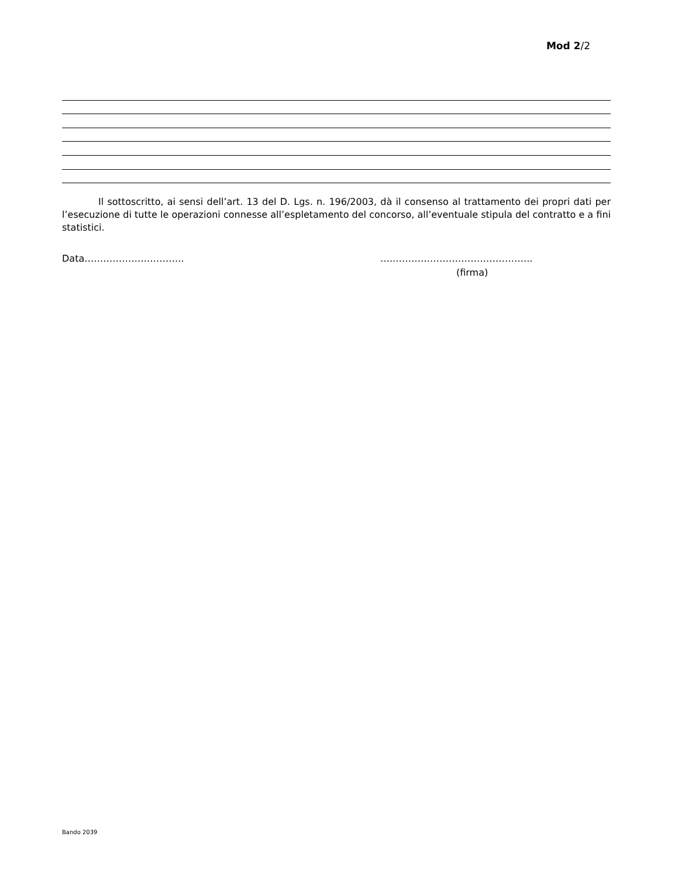Mod 2/2
Il sottoscritto, ai sensi dell’art. 13 del D. Lgs. n. 196/2003, dà il consenso al trattamento dei propri dati per l’esecuzione di tutte le operazioni connesse all’espletamento del concorso, all’eventuale stipula del contratto e a fini statistici.
Data………………………….. …..……………………………………..
(firma)
Bando 2039